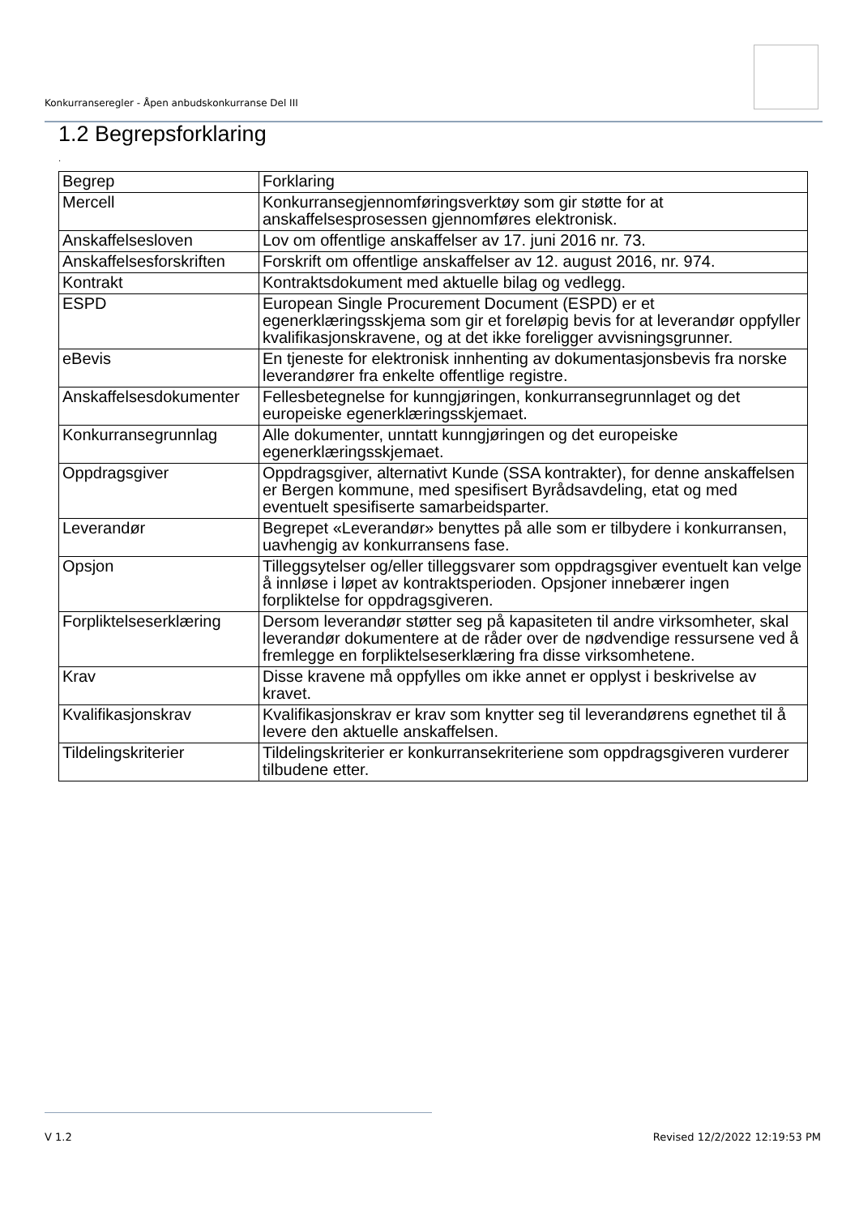Konkurranseregler - Åpen anbudskonkurranse Del III
1.2 Begrepsforklaring
.
| Begrep | Forklaring |
| --- | --- |
| Mercell | Konkurransegjennomføringsverktøy som gir støtte for at anskaffelsesprosessen gjennomføres elektronisk. |
| Anskaffelsesloven | Lov om offentlige anskaffelser av 17. juni 2016 nr. 73. |
| Anskaffelsesforskriften | Forskrift om offentlige anskaffelser av 12. august 2016, nr. 974. |
| Kontrakt | Kontraktsdokument med aktuelle bilag og vedlegg. |
| ESPD | European Single Procurement Document (ESPD) er et egenerklæringsskjema som gir et foreløpig bevis for at leverandør oppfyller kvalifikasjonskravene, og at det ikke foreligger avvisningsgrunner. |
| eBevis | En tjeneste for elektronisk innhenting av dokumentasjonsbevis fra norske leverandører fra enkelte offentlige registre. |
| Anskaffelsesdokumenter | Fellesbetegnelse for kunngjøringen, konkurransegrunnlaget og det europeiske egenerklæringsskjemaet. |
| Konkurransegrunnlag | Alle dokumenter, unntatt kunngjøringen og det europeiske egenerklæringsskjemaet. |
| Oppdragsgiver | Oppdragsgiver, alternativt Kunde (SSA kontrakter), for denne anskaffelsen er Bergen kommune, med spesifisert Byrådsavdeling, etat og med eventuelt spesifiserte samarbeidsparter. |
| Leverandør | Begrepet «Leverandør» benyttes på alle som er tilbydere i konkurransen, uavhengig av konkurransens fase. |
| Opsjon | Tilleggsytelser og/eller tilleggsvarer som oppdragsgiver eventuelt kan velge å innløse i løpet av kontraktsperioden. Opsjoner innebærer ingen forpliktelse for oppdragsgiveren. |
| Forpliktelseserklæring | Dersom leverandør støtter seg på kapasiteten til andre virksomheter, skal leverandør dokumentere at de råder over de nødvendige ressursene ved å fremlegge en forpliktelseserklæring fra disse virksomhetene. |
| Krav | Disse kravene må oppfylles om ikke annet er opplyst i beskrivelse av kravet. |
| Kvalifikasjonskrav | Kvalifikasjonskrav er krav som knytter seg til leverandørens egnethet til å levere den aktuelle anskaffelsen. |
| Tildelingskriterier | Tildelingskriterier er konkurransekriteriene som oppdragsgiveren vurderer tilbudene etter. |
V 1.2 Revised 12/2/2022 12:19:53 PM